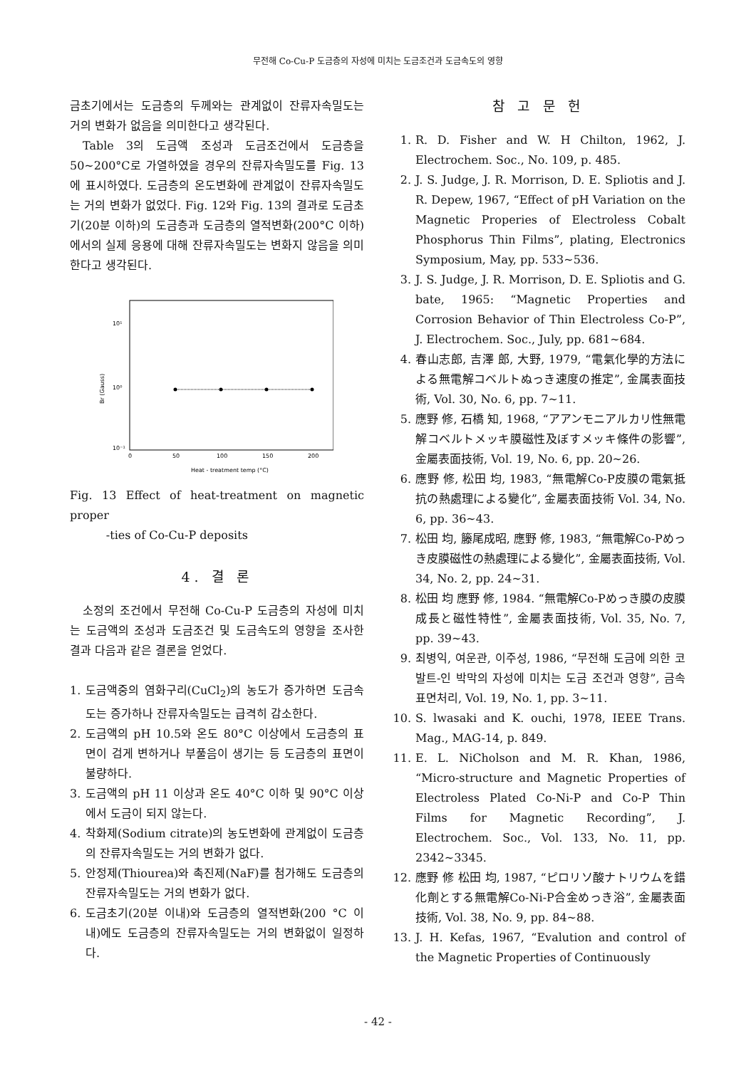무전해 Co-Cu-P 도금층의 자성에 미치는 도금조건과 도금속도의 영향
금초기에서는 도금층의 두께와는 관계없이 잔류자속밀도는 거의 변화가 없음을 의미한다고 생각된다.
Table 3의 도금액 조성과 도금조건에서 도금층을 50~200°C로 가열하였을 경우의 잔류자속밀도를 Fig. 13에 표시하였다. 도금층의 온도변화에 관계없이 잔류자속밀도는 거의 변화가 없었다. Fig. 12와 Fig. 13의 결과로 도금초기(20분 이하)의 도금층과 도금층의 열적변화(200°C 이하)에서의 실제 응용에 대해 잔류자속밀도는 변화지 않음을 의미한다고 생각된다.
10¹
10⁰
10⁻¹
Br (Gauss)
0
50
100
150
200
Heat - treatment temp (°C)
Fig. 13 Effect of heat-treatment on magnetic proper
-ties of Co-Cu-P deposits
4. 결 론
소정의 조건에서 무전해 Co-Cu-P 도금층의 자성에 미치는 도금액의 조성과 도금조건 및 도금속도의 영향을 조사한 결과 다음과 같은 결론을 얻었다.
1. 도금액중의 염화구리(CuCl<sub>2</sub>)의 농도가 증가하면 도금속도는 증가하나 잔류자속밀도는 급격히 감소한다.
2. 도금액의 pH 10.5와 온도 80°C 이상에서 도금층의 표면이 검게 변하거나 부풀음이 생기는 등 도금층의 표면이 불량하다.
3. 도금액의 pH 11 이상과 온도 40°C 이하 및 90°C 이상에서 도금이 되지 않는다.
4. 착화제(Sodium citrate)의 농도변화에 관계없이 도금층의 잔류자속밀도는 거의 변화가 없다.
5. 안정제(Thiourea)와 촉진제(NaF)를 첨가해도 도금층의 잔류자속밀도는 거의 변화가 없다.
6. 도금초기(20분 이내)와 도금층의 열적변화(200 °C 이내)에도 도금층의 잔류자속밀도는 거의 변화없이 일정하다.
참 고 문 헌
1. R. D. Fisher and W. H Chilton, 1962, J. Electrochem. Soc., No. 109, p. 485.
2. J. S. Judge, J. R. Morrison, D. E. Spliotis and J. R. Depew, 1967, “Effect of pH Variation on the Magnetic Properies of Electroless Cobalt Phosphorus Thin Films”, plating, Electronics Symposium, May, pp. 533~536.
3. J. S. Judge, J. R. Morrison, D. E. Spliotis and G. bate, 1965: “Magnetic Properties and Corrosion Behavior of Thin Electroless Co-P”, J. Electrochem. Soc., July, pp. 681~684.
4. 春山志郎, 吉澤 郎, 大野, 1979, “電氣化學的方法による無電解コベルトぬっき速度の推定”, 金属表面技術, Vol. 30, No. 6, pp. 7~11.
5. 應野 修, 石橋 知, 1968, “アアンモニアルカリ性無電解コベルトメッキ膜磁性及ぼすメッキ條件の影響”, 金屬表面技術, Vol. 19, No. 6, pp. 20~26.
6. 應野 修, 松田 均, 1983, “無電解Co-P皮膜の電氣抵抗の熱處理による變化”, 金屬表面技術 Vol. 34, No. 6, pp. 36~43.
7. 松田 均, 籐尾成昭, 應野 修, 1983, “無電解Co-Pめっき皮膜磁性の熱處理による變化”, 金屬表面技術, Vol. 34, No. 2, pp. 24~31.
8. 松田 均 應野 修, 1984. “無電解Co-Pめっき膜の皮膜成長と磁性特性”, 金屬表面技術, Vol. 35, No. 7, pp. 39~43.
9. 최병익, 여운관, 이주성, 1986, “무전해 도금에 의한 코발트-인 박막의 자성에 미치는 도금 조건과 영향”, 금속표면처리, Vol. 19, No. 1, pp. 3~11.
10. S. lwasaki and K. ouchi, 1978, IEEE Trans. Mag., MAG-14, p. 849.
11. E. L. NiCholson and M. R. Khan, 1986, “Micro-structure and Magnetic Properties of Electroless Plated Co-Ni-P and Co-P Thin Films for Magnetic Recording”, J. Electrochem. Soc., Vol. 133, No. 11, pp. 2342~3345.
12. 應野 修 松田 均, 1987, “ピロリソ酸ナトリウムを錯化劑とする無電解Co-Ni-P合金めっき浴”, 金屬表面技術, Vol. 38, No. 9, pp. 84~88.
13. J. H. Kefas, 1967, “Evalution and control of the Magnetic Properties of Continuously
- 42 -